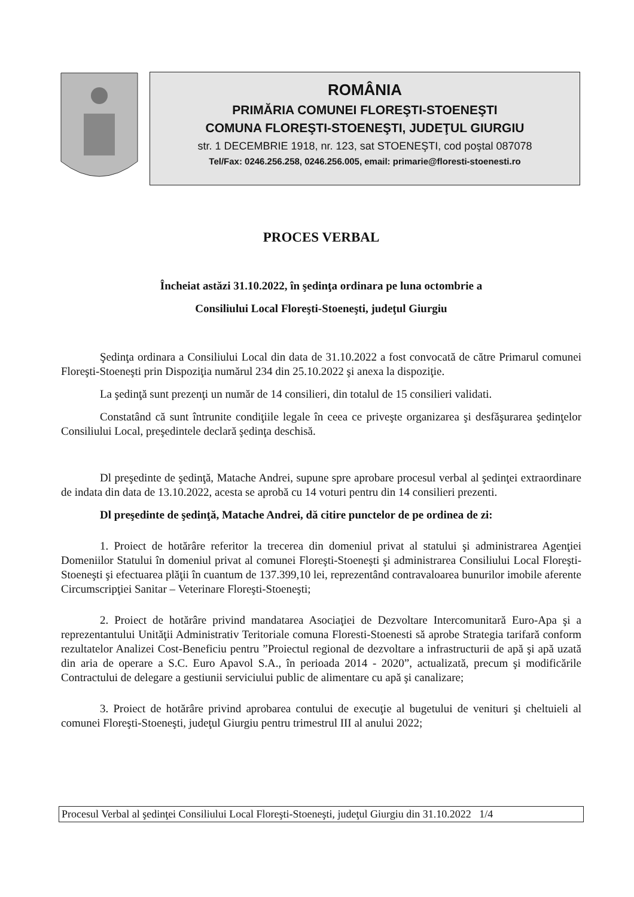ROMÂNIA
PRIMĂRIA COMUNEI FLOREŞTI-STOENEŞTI
COMUNA FLOREŞTI-STOENEŞTI, JUDEŢUL GIURGIU
str. 1 DECEMBRIE 1918, nr. 123, sat STOENEŞTI, cod poştal 087078
Tel/Fax: 0246.256.258, 0246.256.005, email: primarie@floresti-stoenesti.ro
PROCES VERBAL
Încheiat astăzi 31.10.2022, în şedinţa ordinara pe luna octombrie a
Consiliului Local Floreşti-Stoeneşti, judeţul Giurgiu
Şedinţa ordinara a Consiliului Local din data de 31.10.2022 a fost convocată de către Primarul comunei Floreşti-Stoeneşti prin Dispoziţia numărul 234 din 25.10.2022 şi anexa la dispoziţie.
La şedinţă sunt prezenţi un număr de 14 consilieri, din totalul de 15 consilieri validati.
Constatând că sunt întrunite condiţiile legale în ceea ce priveşte organizarea şi desfăşurarea şedinţelor Consiliului Local, preşedintele declară şedinţa deschisă.
Dl preşedinte de şedinţă, Matache Andrei, supune spre aprobare procesul verbal al şedinţei extraordinare de indata din data de 13.10.2022, acesta se aprobă cu 14 voturi pentru din 14 consilieri prezenti.
Dl preşedinte de şedinţă, Matache Andrei, dă citire punctelor de pe ordinea de zi:
1. Proiect de hotărâre referitor la trecerea din domeniul privat al statului şi administrarea Agenţiei Domeniilor Statului în domeniul privat al comunei Floreşti-Stoeneşti şi administrarea Consiliului Local Floreşti-Stoeneşti şi efectuarea plăţii în cuantum de 137.399,10 lei, reprezentând contravaloarea bunurilor imobile aferente Circumscripţiei Sanitar – Veterinare Floreşti-Stoeneşti;
2. Proiect de hotărâre privind mandatarea Asociaţiei de Dezvoltare Intercomunitară Euro-Apa şi a reprezentantului Unităţii Administrativ Teritoriale comuna Floresti-Stoenesti să aprobe Strategia tarifară conform rezultatelor Analizei Cost-Beneficiu pentru ”Proiectul regional de dezvoltare a infrastructurii de apă şi apă uzată din aria de operare a S.C. Euro Apavol S.A., în perioada 2014 - 2020”, actualizată, precum şi modificările Contractului de delegare a gestiunii serviciului public de alimentare cu apă şi canalizare;
3. Proiect de hotărâre privind aprobarea contului de execuţie al bugetului de venituri şi cheltuieli al comunei Floreşti-Stoeneşti, judeţul Giurgiu pentru trimestrul III al anului 2022;
Procesul Verbal al şedinţei Consiliului Local Floreşti-Stoeneşti, judeţul Giurgiu din 31.10.2022 1/4